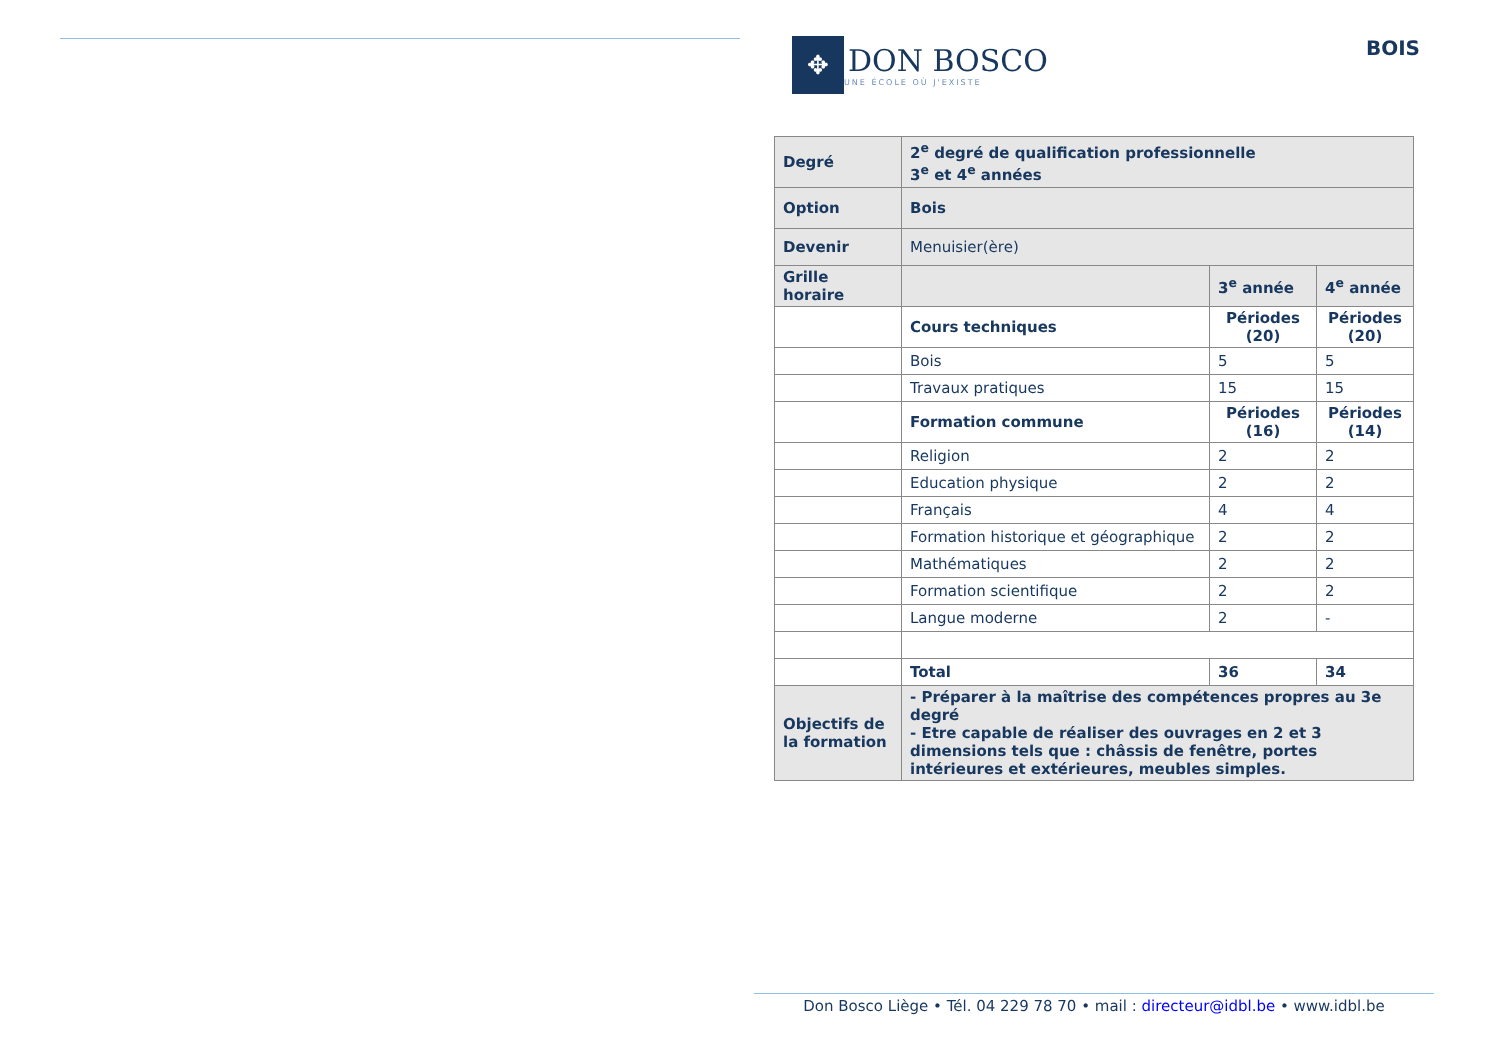✥
DON BOSCO
UNE ÉCOLE OÙ J'EXISTE
BOIS
| Degré | 2<sup>e</sup> degré de qualification professionnelle 3<sup>e</sup> et 4<sup>e</sup> années | | |
| Option | Bois | | |
| Devenir | Menuisier(ère) | | |
| Grille horaire | | 3<sup>e</sup> année | 4<sup>e</sup> année |
| | Cours techniques | Périodes (20) | Périodes (20) |
| | Bois | 5 | 5 |
| | Travaux pratiques | 15 | 15 |
| | Formation commune | Périodes (16) | Périodes (14) |
| | Religion | 2 | 2 |
| | Education physique | 2 | 2 |
| | Français | 4 | 4 |
| | Formation historique et géographique | 2 | 2 |
| | Mathématiques | 2 | 2 |
| | Formation scientifique | 2 | 2 |
| | Langue moderne | 2 | - |
| | Total | 36 | 34 |
| Objectifs de la formation | - Préparer à la maîtrise des compétences propres au 3e degré - Etre capable de réaliser des ouvrages en 2 et 3 dimensions tels que : châssis de fenêtre, portes intérieures et extérieures, meubles simples. | | |
Don Bosco Liège • Tél. 04 229 78 70 • mail : directeur@idbl.be • www.idbl.be